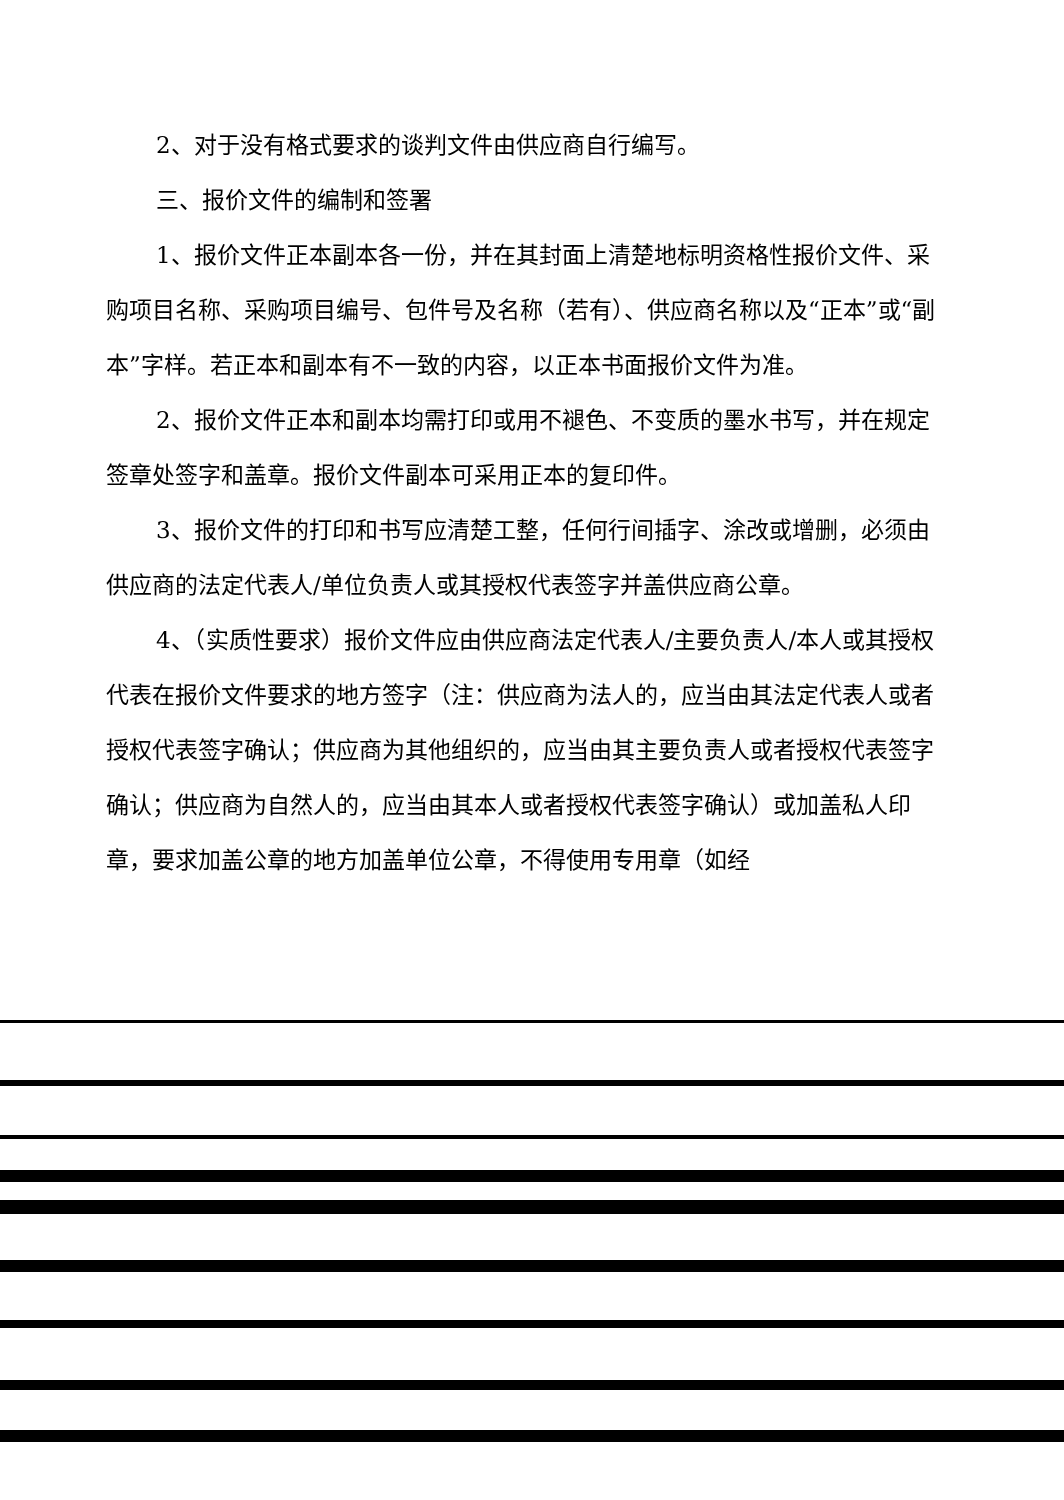2、对于没有格式要求的谈判文件由供应商自行编写。
三、报价文件的编制和签署
1、报价文件正本副本各一份，并在其封面上清楚地标明资格性报价文件、采购项目名称、采购项目编号、包件号及名称（若有）、供应商名称以及“正本”或“副本”字样。若正本和副本有不一致的内容，以正本书面报价文件为准。
2、报价文件正本和副本均需打印或用不褪色、不变质的墨水书写，并在规定签章处签字和盖章。报价文件副本可采用正本的复印件。
3、报价文件的打印和书写应清楚工整，任何行间插字、涂改或增删，必须由供应商的法定代表人/单位负责人或其授权代表签字并盖供应商公章。
4、（实质性要求）报价文件应由供应商法定代表人/主要负责人/本人或其授权代表在报价文件要求的地方签字（注：供应商为法人的，应当由其法定代表人或者授权代表签字确认；供应商为其他组织的，应当由其主要负责人或者授权代表签字确认；供应商为自然人的，应当由其本人或者授权代表签字确认）或加盖私人印章，要求加盖公章的地方加盖单位公章，不得使用专用章（如经